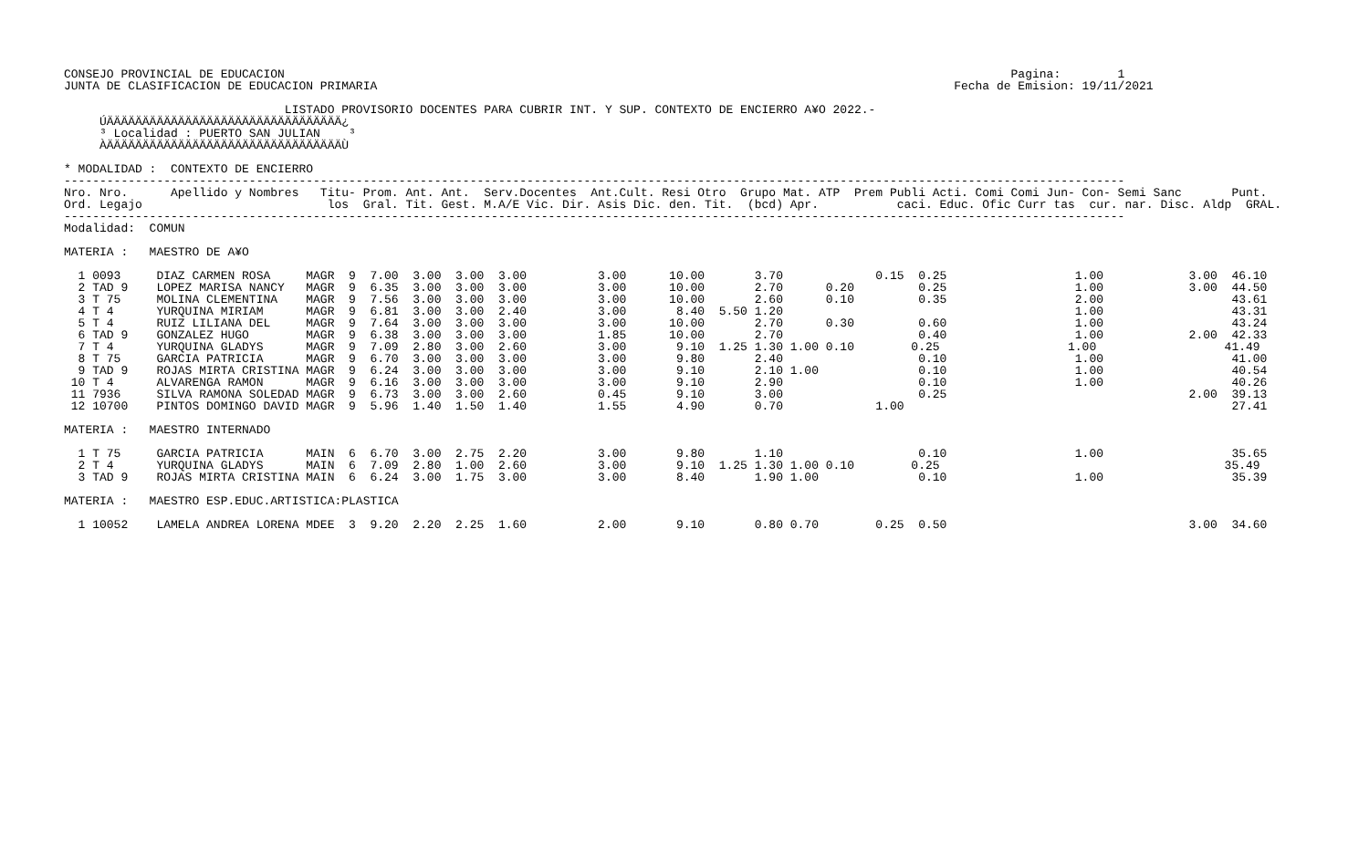CONSEJO PROVINCIAL DE EDUCACION                                                                                                      Pagina:        1
JUNTA DE CLASIFICACION DE EDUCACION PRIMARIA                                                                                 Fecha de Emision: 19/11/2021

                               LISTADO PROVISORIO DOCENTES PARA CUBRIR INT. Y SUP. CONTEXTO DE ENCIERRO A¥O 2022.-
     ÚÄÄÄÄÄÄÄÄÄÄÄÄÄÄÄÄÄÄÄÄÄÄÄÄÄÄÄÄÄÄÄÄÄ¿
     ³ Localidad : PUERTO SAN JULIAN    ³
     ÀÄÄÄÄÄÄÄÄÄÄÄÄÄÄÄÄÄÄÄÄÄÄÄÄÄÄÄÄÄÄÄÄÄÙ

* MODALIDAD :  CONTEXTO DE ENCIERRO
-----------------------------------------------------------------------------------------------------------------------------------------------------
Nro. Nro.      Apellido y Nombres   Titu- Prom. Ant. Ant.  Serv.Docentes  Ant.Cult. Resi Otro  Grupo Mat. ATP  Prem Publi Acti. Comi Comi Jun- Con- Semi Sanc       Punt.
Ord. Legajo                          los  Gral. Tit. Gest. M.A/E Vic. Dir. Asis Dic. den. Tit.  (bcd) Apr.           caci. Educ. Ofic Curr tas  cur. nar. Disc. Aldp  GRAL.
-----------------------------------------------------------------------------------------------------------------------------------------------------
Modalidad:  COMUN

MATERIA :   MAESTRO DE A¥O

  1 0093     DIAZ CARMEN ROSA     MAGR  9  7.00  3.00  3.00  3.00          3.00      10.00       3.70             0.15  0.25                  1.00            3.00  46.10
  2 TAD 9    LOPEZ MARISA NANCY   MAGR  9  6.35  3.00  3.00  3.00          3.00      10.00       2.70      0.20         0.25                  1.00            3.00  44.50
  3 T 75     MOLINA CLEMENTINA    MAGR  9  7.56  3.00  3.00  3.00          3.00      10.00       2.60      0.10         0.35                  2.00                  43.61
  4 T 4      YURQUINA MIRIAM      MAGR  9  6.81  3.00  3.00  2.40          3.00       8.40  5.50 1.20                                         1.00                  43.31
  5 T 4      RUIZ LILIANA DEL     MAGR  9  7.64  3.00  3.00  3.00          3.00      10.00       2.70      0.30         0.60                  1.00                  43.24
  6 TAD 9    GONZALEZ HUGO        MAGR  9  6.38  3.00  3.00  3.00          1.85      10.00       2.70                   0.40                  1.00            2.00  42.33
  7 T 4      YURQUINA GLADYS      MAGR  9  7.09  2.80  3.00  2.60          3.00       9.10  1.25 1.30 1.00 0.10        0.25                  1.00                  41.49
  8 T 75     GARCIA PATRICIA      MAGR  9  6.70  3.00  3.00  3.00          3.00       9.80       2.40                   0.10                  1.00                  41.00
  9 TAD 9    ROJAS MIRTA CRISTINA MAGR  9  6.24  3.00  3.00  3.00          3.00       9.10       2.10 1.00              0.10                  1.00                  40.54
 10 T 4      ALVARENGA RAMON      MAGR  9  6.16  3.00  3.00  3.00          3.00       9.10       2.90                   0.10                  1.00                  40.26
 11 7936     SILVA RAMONA SOLEDAD MAGR  9  6.73  3.00  3.00  2.60          0.45       9.10       3.00                   0.25                                  2.00  39.13
 12 10700    PINTOS DOMINGO DAVID MAGR  9  5.96  1.40  1.50  1.40          1.55       4.90       0.70             1.00                                              27.41

MATERIA :   MAESTRO INTERNADO

  1 T 75     GARCIA PATRICIA      MAIN  6  6.70  3.00  2.75  2.20          3.00       9.80       1.10                   0.10                  1.00                  35.65
  2 T 4      YURQUINA GLADYS      MAIN  6  7.09  2.80  1.00  2.60          3.00       9.10  1.25 1.30 1.00 0.10        0.25                                        35.49
  3 TAD 9    ROJAS MIRTA CRISTINA MAIN  6  6.24  3.00  1.75  3.00          3.00       8.40       1.90 1.00              0.10                  1.00                  35.39

MATERIA :   MAESTRO ESP.EDUC.ARTISTICA:PLASTICA

  1 10052    LAMELA ANDREA LORENA MDEE  3  9.20  2.20  2.25  1.60          2.00       9.10       0.80 0.70        0.25  0.50                                  3.00  34.60